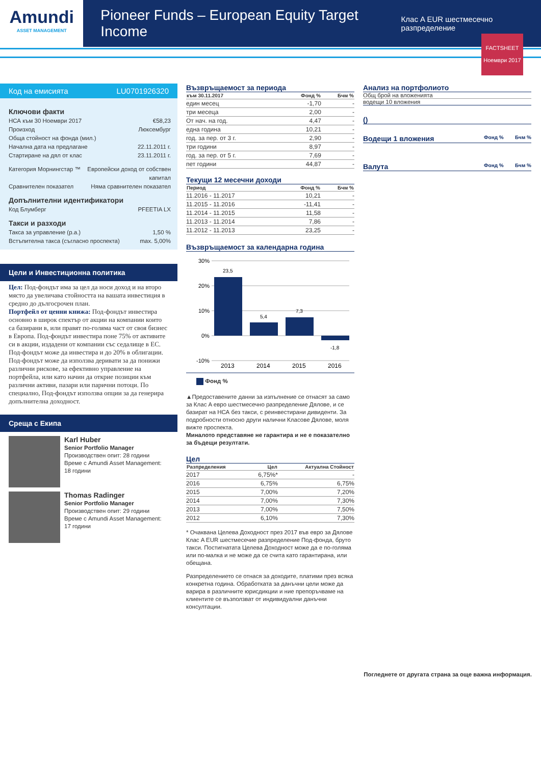Amundi
ASSET MANAGEMENT
Pioneer Funds – European Equity Target Income
Клас A EUR шестмесечно разпределение
FACTSHEET
Ноември 2017
Код на емисията LU0701926320
Ключови факти
НСА към 30 Ноември 2017 €58,23
Произход Люксембург
Обща стойност на фонда (мил.)
Начална дата на предлагане 22.11.2011 г.
Стартиране на дял от клас 23.11.2011 г.
Категория Морнингстар ™ Европейски доход от собствен
капитал
Сравнителен показател Няма сравнителен показател
Допълнителни идентификатори
Код Блумберг PFEETIA LX
Такси и разходи
Такса за управление (p.a.) 1,50 %
Встъпителна такса (съгласно проспекта) max. 5,00%
Цели и Инвестиционна политика
Цел: Под-фондът има за цел да носи доход и на второ място да увеличава стойността на вашата инвестиция в средно до дългосрочен план.
Портфейл от ценни книжа: Под-фондът инвестира основно в широк спектър от акции на компании които са базирани в, или правят по-голяма част от своя бизнес в Европа. Под-фондът инвестира поне 75% от активите си в акции, издадени от компании със седалище в ЕС. Под-фондът може да инвестира и до 20% в облигации. Под-фондът може да използва деривати за да понижи различни рискове, за ефективно управление на портфейла, или като начин да открие позиции към различни активи, пазари или парични потоци. По специално, Под-фондът използва опции за да генерира допълнителна доходност.
Среща с Екипа
Karl Huber
Senior Portfolio Manager
Производствен опит: 28 години
Време с Amundi Asset Management: 18 години
Thomas Radinger
Senior Portfolio Manager
Производствен опит: 29 години
Време с Amundi Asset Management: 17 години
Възвръщаемост за периода
| към 30.11.2017 | Фонд % | Бчм % |
| --- | --- | --- |
| един месец | -1,70 | - |
| три месеца | 2,00 | - |
| От нач. на год. | 4,47 | - |
| една година | 10,21 | - |
| год. за пер. от 3 г. | 2,90 | - |
| три години | 8,97 | - |
| год. за пер. от 5 г. | 7,69 | - |
| пет години | 44,87 | - |
Текущи 12 месечни доходи
| Период | Фонд % | Бчм % |
| --- | --- | --- |
| 11.2016 - 11.2017 | 10,21 | - |
| 11.2015 - 11.2016 | -11,41 | - |
| 11.2014 - 11.2015 | 11,58 | - |
| 11.2013 - 11.2014 | 7,86 | - |
| 11.2012 - 11.2013 | 23,25 | - |
Възвръщаемост за календарна година
30%
20%
10%
0%
-10%
23,5
5,4
7,3
-1,8
2013
2014
2015
2016
Фонд %
▲Предоставените данни за изпълнение се отнасят за само за Клас A евро шестмесечно разпределение Дялове, и се базират на НСА без такси, с реинвестирани дивиденти. За подробности относно други налични Класове Дялове, моля вижте проспекта.
Миналото представяне не гарантира и не е показателно за бъдещи резултати.
Цел
| Разпределения | Цел | Актуална Стойност |
| --- | --- | --- |
| 2017 | 6,75%* | - |
| 2016 | 6,75% | 6,75% |
| 2015 | 7,00% | 7,20% |
| 2014 | 7,00% | 7,30% |
| 2013 | 7,00% | 7,50% |
| 2012 | 6,10% | 7,30% |
* Очаквана Целева Доходност през 2017 във евро за Дялове Клас A EUR шестмесечие разпределение Под-фонда, бруто такси. Постигнатата Целева Доходност може да е по-голяма или по-малка и не може да се счита като гарантирана, или обещана.
Разпределението се отнася за доходите, платими през всяка конкретна година. Обработката за данъчни цели може да варира в различните юрисдикции и ние препоръчваме на клиентите се възползват от индивидуални данъчни консултации.
Анализ на портфолиото
Общ брой на вложенията
водещи 10 вложения
()
Водещи 1 вложения Фонд % Бчм %
Валута Фонд % Бчм %
Погледнете от другата страна за още важна информация.